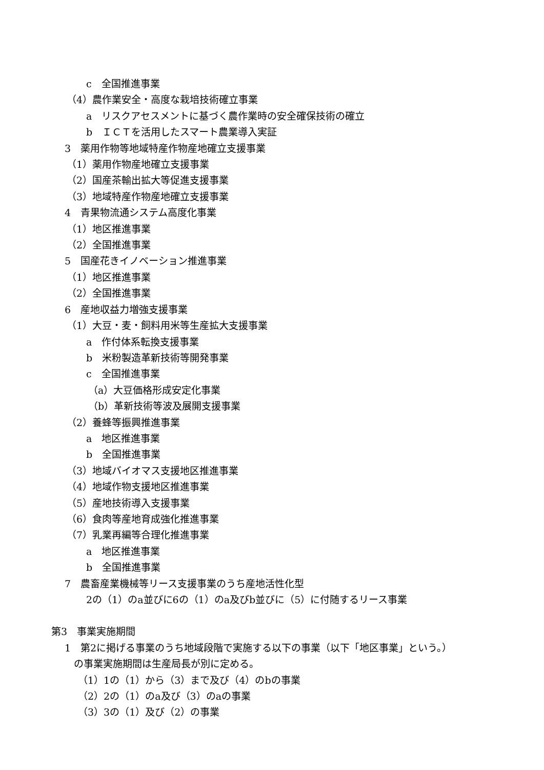c　全国推進事業
（4）農作業安全・高度な栽培技術確立事業
a　リスクアセスメントに基づく農作業時の安全確保技術の確立
b　ＩＣＴを活用したスマート農業導入実証
3　薬用作物等地域特産作物産地確立支援事業
（1）薬用作物産地確立支援事業
（2）国産茶輸出拡大等促進支援事業
（3）地域特産作物産地確立支援事業
4　青果物流通システム高度化事業
（1）地区推進事業
（2）全国推進事業
5　国産花きイノベーション推進事業
（1）地区推進事業
（2）全国推進事業
6　産地収益力増強支援事業
（1）大豆・麦・飼料用米等生産拡大支援事業
a　作付体系転換支援事業
b　米粉製造革新技術等開発事業
c　全国推進事業
（a）大豆価格形成安定化事業
（b）革新技術等波及展開支援事業
（2）養蜂等振興推進事業
a　地区推進事業
b　全国推進事業
（3）地域バイオマス支援地区推進事業
（4）地域作物支援地区推進事業
（5）産地技術導入支援事業
（6）食肉等産地育成強化推進事業
（7）乳業再編等合理化推進事業
a　地区推進事業
b　全国推進事業
7　農畜産業機械等リース支援事業のうち産地活性化型
2の（1）のa並びに6の（1）のa及びb並びに（5）に付随するリース事業
第3　事業実施期間
1　第2に掲げる事業のうち地域段階で実施する以下の事業（以下「地区事業」という。）
の事業実施期間は生産局長が別に定める。
（1）1の（1）から（3）まで及び（4）のbの事業
（2）2の（1）のa及び（3）のaの事業
（3）3の（1）及び（2）の事業